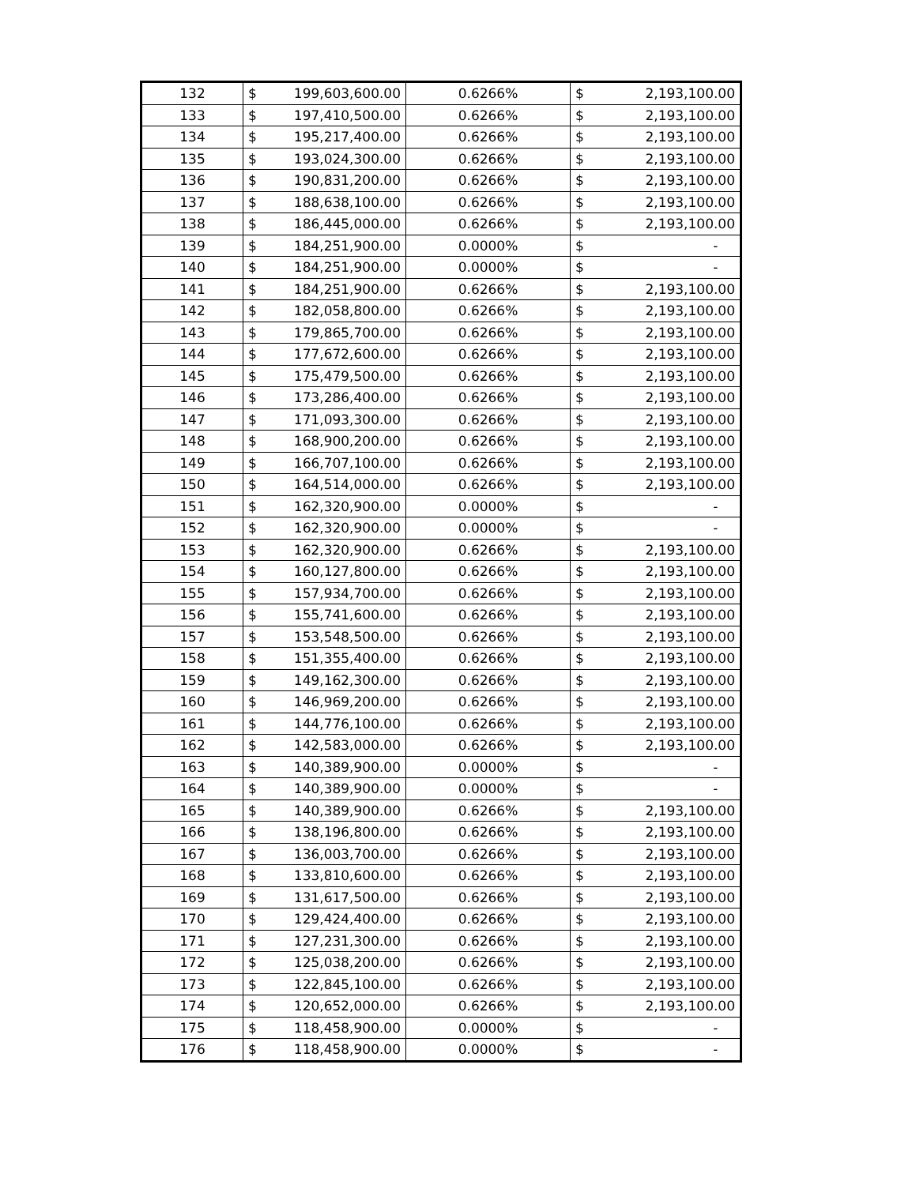| 132 | $ | 199,603,600.00 | 0.6266% | $ | 2,193,100.00 |
| 133 | $ | 197,410,500.00 | 0.6266% | $ | 2,193,100.00 |
| 134 | $ | 195,217,400.00 | 0.6266% | $ | 2,193,100.00 |
| 135 | $ | 193,024,300.00 | 0.6266% | $ | 2,193,100.00 |
| 136 | $ | 190,831,200.00 | 0.6266% | $ | 2,193,100.00 |
| 137 | $ | 188,638,100.00 | 0.6266% | $ | 2,193,100.00 |
| 138 | $ | 186,445,000.00 | 0.6266% | $ | 2,193,100.00 |
| 139 | $ | 184,251,900.00 | 0.0000% | $ | - |
| 140 | $ | 184,251,900.00 | 0.0000% | $ | - |
| 141 | $ | 184,251,900.00 | 0.6266% | $ | 2,193,100.00 |
| 142 | $ | 182,058,800.00 | 0.6266% | $ | 2,193,100.00 |
| 143 | $ | 179,865,700.00 | 0.6266% | $ | 2,193,100.00 |
| 144 | $ | 177,672,600.00 | 0.6266% | $ | 2,193,100.00 |
| 145 | $ | 175,479,500.00 | 0.6266% | $ | 2,193,100.00 |
| 146 | $ | 173,286,400.00 | 0.6266% | $ | 2,193,100.00 |
| 147 | $ | 171,093,300.00 | 0.6266% | $ | 2,193,100.00 |
| 148 | $ | 168,900,200.00 | 0.6266% | $ | 2,193,100.00 |
| 149 | $ | 166,707,100.00 | 0.6266% | $ | 2,193,100.00 |
| 150 | $ | 164,514,000.00 | 0.6266% | $ | 2,193,100.00 |
| 151 | $ | 162,320,900.00 | 0.0000% | $ | - |
| 152 | $ | 162,320,900.00 | 0.0000% | $ | - |
| 153 | $ | 162,320,900.00 | 0.6266% | $ | 2,193,100.00 |
| 154 | $ | 160,127,800.00 | 0.6266% | $ | 2,193,100.00 |
| 155 | $ | 157,934,700.00 | 0.6266% | $ | 2,193,100.00 |
| 156 | $ | 155,741,600.00 | 0.6266% | $ | 2,193,100.00 |
| 157 | $ | 153,548,500.00 | 0.6266% | $ | 2,193,100.00 |
| 158 | $ | 151,355,400.00 | 0.6266% | $ | 2,193,100.00 |
| 159 | $ | 149,162,300.00 | 0.6266% | $ | 2,193,100.00 |
| 160 | $ | 146,969,200.00 | 0.6266% | $ | 2,193,100.00 |
| 161 | $ | 144,776,100.00 | 0.6266% | $ | 2,193,100.00 |
| 162 | $ | 142,583,000.00 | 0.6266% | $ | 2,193,100.00 |
| 163 | $ | 140,389,900.00 | 0.0000% | $ | - |
| 164 | $ | 140,389,900.00 | 0.0000% | $ | - |
| 165 | $ | 140,389,900.00 | 0.6266% | $ | 2,193,100.00 |
| 166 | $ | 138,196,800.00 | 0.6266% | $ | 2,193,100.00 |
| 167 | $ | 136,003,700.00 | 0.6266% | $ | 2,193,100.00 |
| 168 | $ | 133,810,600.00 | 0.6266% | $ | 2,193,100.00 |
| 169 | $ | 131,617,500.00 | 0.6266% | $ | 2,193,100.00 |
| 170 | $ | 129,424,400.00 | 0.6266% | $ | 2,193,100.00 |
| 171 | $ | 127,231,300.00 | 0.6266% | $ | 2,193,100.00 |
| 172 | $ | 125,038,200.00 | 0.6266% | $ | 2,193,100.00 |
| 173 | $ | 122,845,100.00 | 0.6266% | $ | 2,193,100.00 |
| 174 | $ | 120,652,000.00 | 0.6266% | $ | 2,193,100.00 |
| 175 | $ | 118,458,900.00 | 0.0000% | $ | - |
| 176 | $ | 118,458,900.00 | 0.0000% | $ | - |